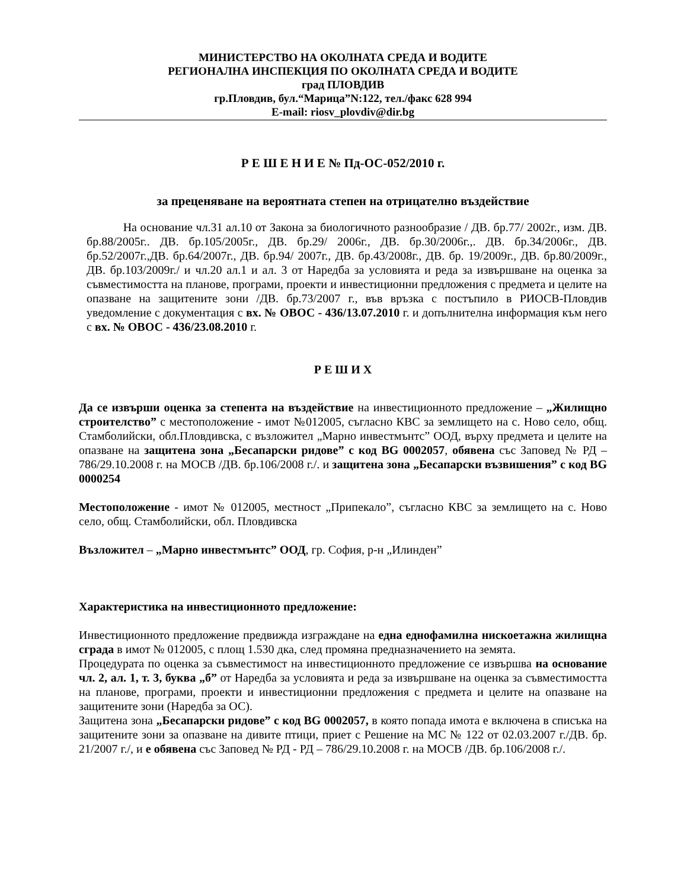МИНИСТЕРСТВО НА ОКОЛНАТА СРЕДА И ВОДИТЕ
РЕГИОНАЛНА ИНСПЕКЦИЯ ПО ОКОЛНАТА СРЕДА И ВОДИТЕ
град ПЛОВДИВ
гр.Пловдив, бул.“Марица”N:122, тел./факс 628 994
E-mail: riosv_plovdiv@dir.bg
Р Е Ш Е Н И Е № Пд-ОС-052/2010 г.
за преценяване на вероятната степен на отрицателно въздействие
На основание чл.31 ал.10 от Закона за биологичното разнообразие / ДВ. бр.77/ 2002г., изм. ДВ. бр.88/2005г.. ДВ. бр.105/2005г., ДВ. бр.29/ 2006г., ДВ. бр.30/2006г.,. ДВ. бр.34/2006г., ДВ. бр.52/2007г.,ДВ. бр.64/2007г., ДВ. бр.94/ 2007г., ДВ. бр.43/2008г., ДВ. бр. 19/2009г., ДВ. бр.80/2009г., ДВ. бр.103/2009г./ и чл.20 ал.1 и ал. 3 от Наредба за условията и реда за извършване на оценка за съвместимостта на планове, програми, проекти и инвестиционни предложения с предмета и целите на опазване на защитените зони /ДВ. бр.73/2007 г., във връзка с постъпило в РИОСВ-Пловдив уведомление с документация с вх. № ОВОС - 436/13.07.2010 г. и допълнителна информация към него с вх. № ОВОС - 436/23.08.2010 г.
Р Е Ш И Х
Да се извърши оценка за степента на въздействие на инвестиционното предложение – „Жилищно строителство” с местоположение - имот №012005, съгласно КВС за землището на с. Ново село, общ. Стамболийски, обл.Пловдивска, с възложител „Марно инвестмънтс” ООД, върху предмета и целите на опазване на защитена зона „Бесапарски ридове” с код BG 0002057, обявена със Заповед № РД – 786/29.10.2008 г. на МОСВ /ДВ. бр.106/2008 г./. и защитена зона „Бесапарски възвишения” с код BG 0000254
Местоположение - имот № 012005, местност „Припекало”, съгласно КВС за землището на с. Ново село, общ. Стамболийски, обл. Пловдивска
Възложител – „Марно инвестмънтс” ООД, гр. София, р-н „Илинден”
Характеристика на инвестиционното предложение:
Инвестиционното предложение предвижда изграждане на една еднофамилна нискоетажна жилищна сграда в имот № 012005, с площ 1.530 дка, след промяна предназначението на земята.
Процедурата по оценка за съвместимост на инвестиционното предложение се извършва на основание чл. 2, ал. 1, т. 3, буква „б” от Наредба за условията и реда за извършване на оценка за съвместимостта на планове, програми, проекти и инвестиционни предложения с предмета и целите на опазване на защитените зони (Наредба за ОС).
Защитена зона „Бесапарски ридове” с код BG 0002057, в която попада имота е включена в списъка на защитените зони за опазване на дивите птици, приет с Решение на МС № 122 от 02.03.2007 г./ДВ. бр. 21/2007 г./, и е обявена със Заповед № РД - РД – 786/29.10.2008 г. на МОСВ /ДВ. бр.106/2008 г./.